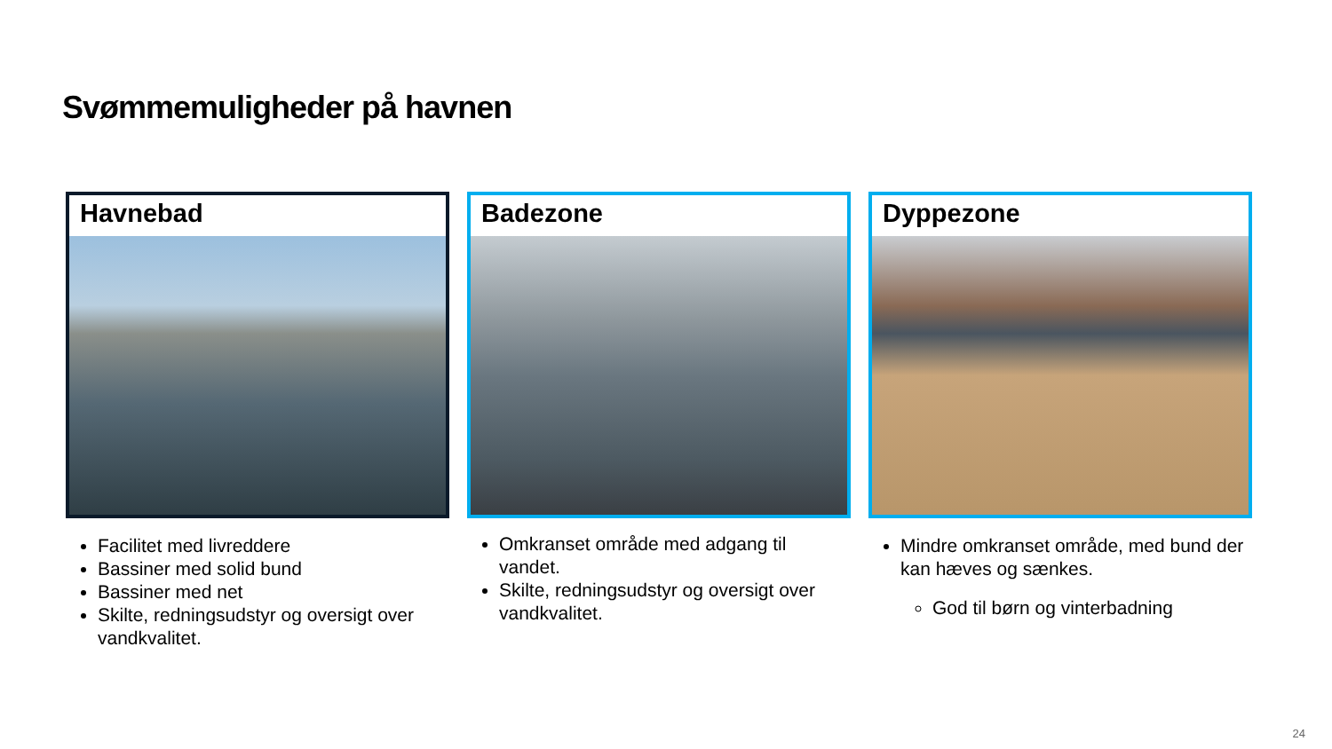Svømmemuligheder på havnen
Havnebad
Facilitet med livreddere
Bassiner med solid bund
Bassiner med net
Skilte, redningsudstyr og oversigt over vandkvalitet.
Badezone
Omkranset område med adgang til vandet.
Skilte, redningsudstyr og oversigt over vandkvalitet.
Dyppezone
Mindre omkranset område, med bund der kan hæves og sænkes.
God til børn og vinterbadning
24